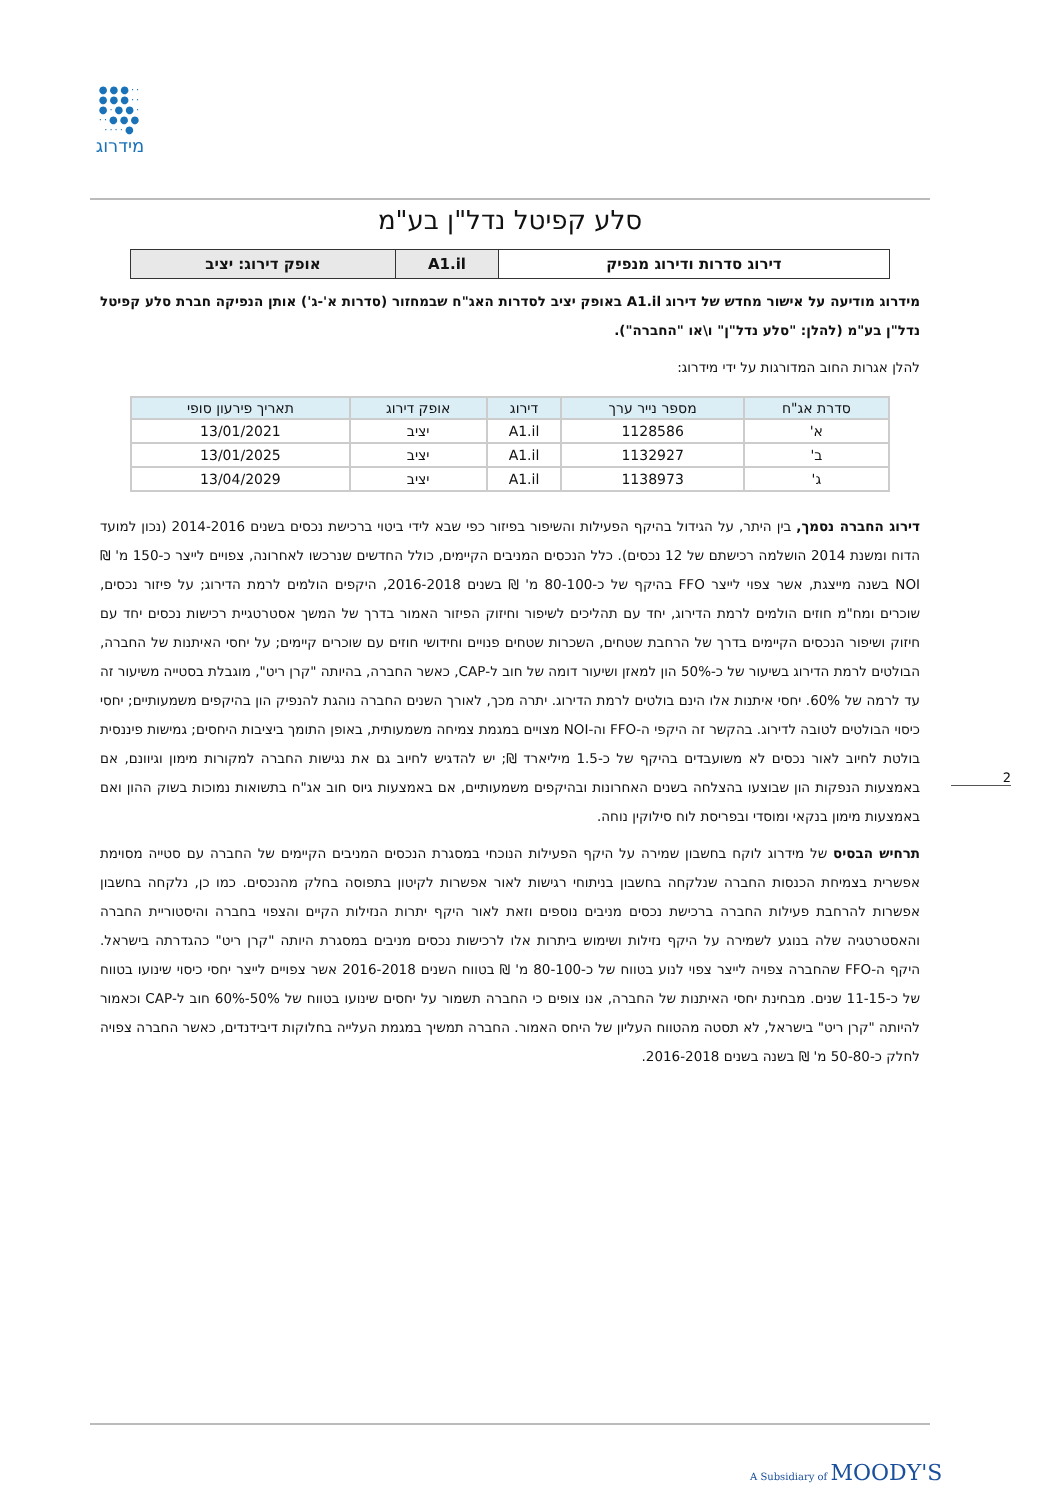●●●··
●●●··
●·●●·
··●●●
····●
מידרוג
סלע קפיטל נדל"ן בע"מ
| דירוג סדרות ודירוג מנפיק | A1.il | אופק דירוג: יציב |
מידרוג מודיעה על אישור מחדש של דירוג A1.il באופק יציב לסדרות האג"ח שבמחזור (סדרות א'-ג') אותן הנפיקה חברת סלע קפיטל נדל"ן בע"מ (להלן: "סלע נדל"ן" ו\או "החברה").
להלן אגרות החוב המדורגות על ידי מידרוג:
| סדרת אג"ח | מספר נייר ערך | דירוג | אופק דירוג | תאריך פירעון סופי |
| --- | --- | --- | --- | --- |
| א' | 1128586 | A1.il | יציב | 13/01/2021 |
| ב' | 1132927 | A1.il | יציב | 13/01/2025 |
| ג' | 1138973 | A1.il | יציב | 13/04/2029 |
דירוג החברה נסמך, בין היתר, על הגידול בהיקף הפעילות והשיפור בפיזור כפי שבא לידי ביטוי ברכישת נכסים בשנים 2014-2016 (נכון למועד הדוח ומשנת 2014 הושלמה רכישתם של 12 נכסים). כלל הנכסים המניבים הקיימים, כולל החדשים שנרכשו לאחרונה, צפויים לייצר כ-150 מ' ₪ NOI בשנה מייצגת, אשר צפוי לייצר FFO בהיקף של כ-80-100 מ' ₪ בשנים 2016-2018, היקפים הולמים לרמת הדירוג; על פיזור נכסים, שוכרים ומח"מ חוזים הולמים לרמת הדירוג, יחד עם תהליכים לשיפור וחיזוק הפיזור האמור בדרך של המשך אסטרטגיית רכישות נכסים יחד עם חיזוק ושיפור הנכסים הקיימים בדרך של הרחבת שטחים, השכרות שטחים פנויים וחידושי חוזים עם שוכרים קיימים; על יחסי האיתנות של החברה, הבולטים לרמת הדירוג בשיעור של כ-50% הון למאזן ושיעור דומה של חוב ל-CAP, כאשר החברה, בהיותה "קרן ריט", מוגבלת בסטייה משיעור זה עד לרמה של 60%. יחסי איתנות אלו הינם בולטים לרמת הדירוג. יתרה מכך, לאורך השנים החברה נוהגת להנפיק הון בהיקפים משמעותיים; יחסי כיסוי הבולטים לטובה לדירוג. בהקשר זה היקפי ה-FFO וה-NOI מצויים במגמת צמיחה משמעותית, באופן התומך ביציבות היחסים; גמישות פיננסית בולטת לחיוב לאור נכסים לא משועבדים בהיקף של כ-1.5 מיליארד ₪; יש להדגיש לחיוב גם את נגישות החברה למקורות מימון וגיוונם, אם באמצעות הנפקות הון שבוצעו בהצלחה בשנים האחרונות ובהיקפים משמעותיים, אם באמצעות גיוס חוב אג"ח בתשואות נמוכות בשוק ההון ואם באמצעות מימון בנקאי ומוסדי ובפריסת לוח סילוקין נוחה.
תרחיש הבסיס של מידרוג לוקח בחשבון שמירה על היקף הפעילות הנוכחי במסגרת הנכסים המניבים הקיימים של החברה עם סטייה מסוימת אפשרית בצמיחת הכנסות החברה שנלקחה בחשבון בניתוחי רגישות לאור אפשרות לקיטון בתפוסה בחלק מהנכסים. כמו כן, נלקחה בחשבון אפשרות להרחבת פעילות החברה ברכישת נכסים מניבים נוספים וזאת לאור היקף יתרות הנזילות הקיים והצפוי בחברה והיסטוריית החברה והאסטרטגיה שלה בנוגע לשמירה על היקף נזילות ושימוש ביתרות אלו לרכישות נכסים מניבים במסגרת היותה "קרן ריט" כהגדרתה בישראל. היקף ה-FFO שהחברה צפויה לייצר צפוי לנוע בטווח של כ-80-100 מ' ₪ בטווח השנים 2016-2018 אשר צפויים לייצר יחסי כיסוי שינועו בטווח של כ-11-15 שנים. מבחינת יחסי האיתנות של החברה, אנו צופים כי החברה תשמור על יחסים שינועו בטווח של 50%-60% חוב ל-CAP וכאמור להיותה "קרן ריט" בישראל, לא תסטה מהטווח העליון של היחס האמור. החברה תמשיך במגמת העלייה בחלוקות דיבידנדים, כאשר החברה צפויה לחלק כ-50-80 מ' ₪ בשנה בשנים 2016-2018.
2
A Subsidiary of MOODY'S